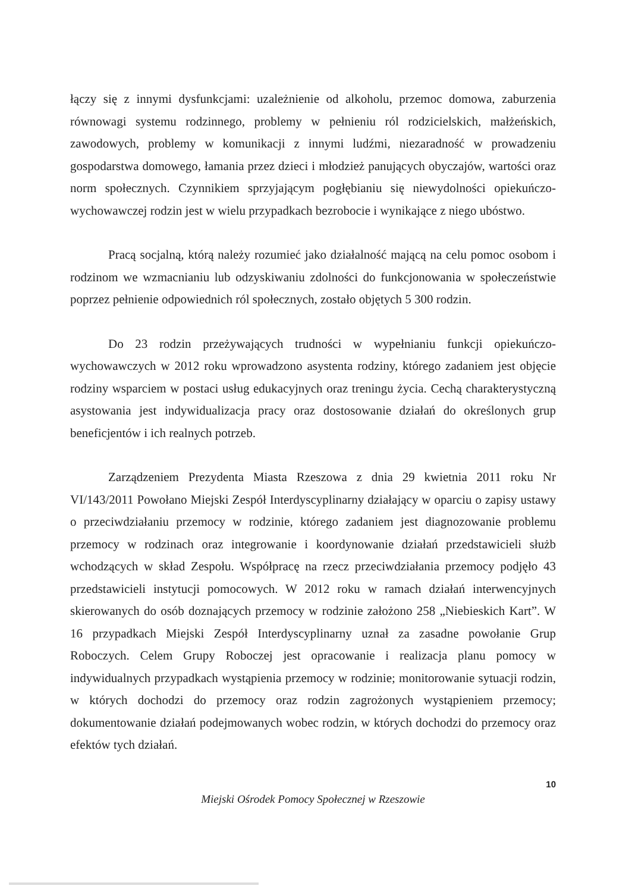łączy się z innymi dysfunkcjami: uzależnienie od alkoholu, przemoc domowa, zaburzenia równowagi systemu rodzinnego, problemy w pełnieniu ról rodzicielskich, małżeńskich, zawodowych, problemy w komunikacji z innymi ludźmi, niezaradność w prowadzeniu gospodarstwa domowego, łamania przez dzieci i młodzież panujących obyczajów, wartości oraz norm społecznych. Czynnikiem sprzyjającym pogłębianiu się niewydolności opiekuńczo-wychowawczej rodzin jest w wielu przypadkach bezrobocie i wynikające z niego ubóstwo.
Pracą socjalną, którą należy rozumieć jako działalność mającą na celu pomoc osobom i rodzinom we wzmacnianiu lub odzyskiwaniu zdolności do funkcjonowania w społeczeństwie poprzez pełnienie odpowiednich ról społecznych, zostało objętych 5 300 rodzin.
Do 23 rodzin przeżywających trudności w wypełnianiu funkcji opiekuńczo-wychowawczych w 2012 roku wprowadzono asystenta rodziny, którego zadaniem jest objęcie rodziny wsparciem w postaci usług edukacyjnych oraz treningu życia. Cechą charakterystyczną asystowania jest indywidualizacja pracy oraz dostosowanie działań do określonych grup beneficjentów i ich realnych potrzeb.
Zarządzeniem Prezydenta Miasta Rzeszowa z dnia 29 kwietnia 2011 roku Nr VI/143/2011 Powołano Miejski Zespół Interdyscyplinarny działający w oparciu o zapisy ustawy o przeciwdziałaniu przemocy w rodzinie, którego zadaniem jest diagnozowanie problemu przemocy w rodzinach oraz integrowanie i koordynowanie działań przedstawicieli służb wchodzących w skład Zespołu. Współpracę na rzecz przeciwdziałania przemocy podjęło 43 przedstawicieli instytucji pomocowych. W 2012 roku w ramach działań interwencyjnych skierowanych do osób doznających przemocy w rodzinie założono 258 „Niebieskich Kart”. W 16 przypadkach Miejski Zespół Interdyscyplinarny uznał za zasadne powołanie Grup Roboczych. Celem Grupy Roboczej jest opracowanie i realizacja planu pomocy w indywidualnych przypadkach wystąpienia przemocy w rodzinie; monitorowanie sytuacji rodzin, w których dochodzi do przemocy oraz rodzin zagrożonych wystąpieniem przemocy; dokumentowanie działań podejmowanych wobec rodzin, w których dochodzi do przemocy oraz efektów tych działań.
10
Miejski Ośrodek Pomocy Społecznej w Rzeszowie